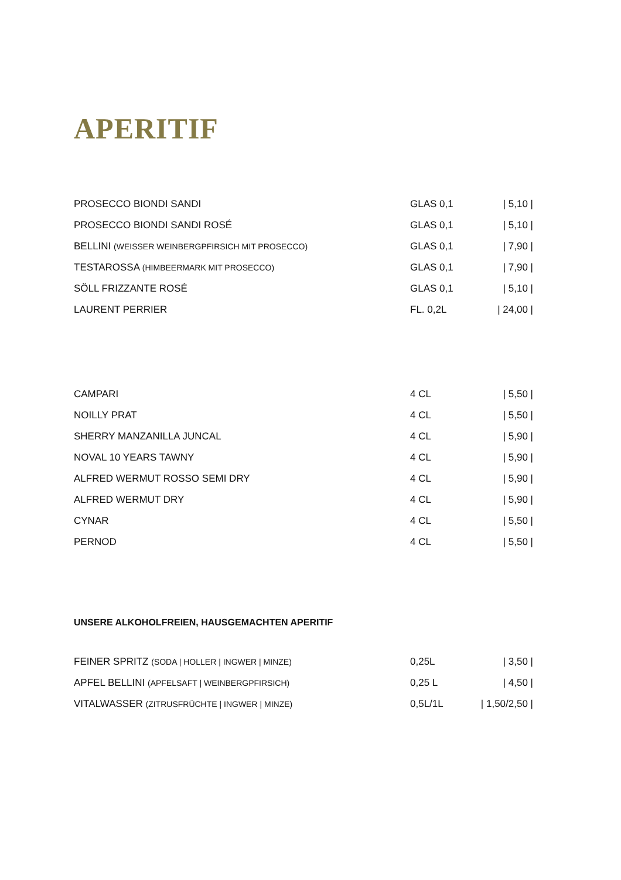APERITIF
| PROSECCO BIONDI SANDI | GLAS 0,1 | / 5,10 / |
| PROSECCO BIONDI SANDI ROSÉ | GLAS 0,1 | / 5,10 / |
| BELLINI (WEISSER WEINBERGPFIRSICH MIT PROSECCO) | GLAS 0,1 | / 7,90 / |
| TESTAROSSA (HIMBEERMARK MIT PROSECCO) | GLAS 0,1 | / 7,90 / |
| SÖLL FRIZZANTE ROSÉ | GLAS 0,1 | / 5,10 / |
| LAURENT PERRIER | FL. 0,2L | / 24,00 / |
| CAMPARI | 4 CL | / 5,50 / |
| NOILLY PRAT | 4 CL | / 5,50 / |
| SHERRY MANZANILLA JUNCAL | 4 CL | / 5,90 / |
| NOVAL 10 YEARS TAWNY | 4 CL | / 5,90 / |
| ALFRED WERMUT ROSSO SEMI DRY | 4 CL | / 5,90 / |
| ALFRED WERMUT DRY | 4 CL | / 5,90 / |
| CYNAR | 4 CL | / 5,50 / |
| PERNOD | 4 CL | / 5,50 / |
UNSERE ALKOHOLFREIEN, HAUSGEMACHTEN APERITIF
| FEINER SPRITZ (SODA / HOLLER / INGWER / MINZE) | 0,25L | / 3,50 / |
| APFEL BELLINI (APFELSAFT / WEINBERGPFIRSICH) | 0,25 L | / 4,50 / |
| VITALWASSER (ZITRUSFRÜCHTE / INGWER / MINZE) | 0,5L/1L | / 1,50/2,50 / |